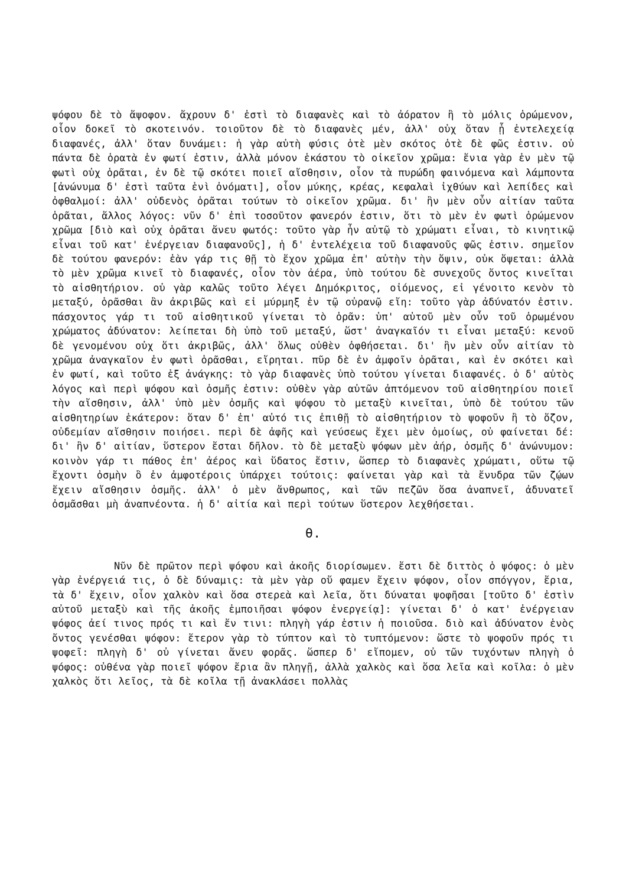ψόφου δὲ τὸ ἄψοφον. ἄχρουν δ' ἐστὶ τὸ διαφανὲς καὶ τὸ ἀόρατον ἢ τὸ μόλις ὁρώμενον, οἷον δοκεῖ τὸ σκοτεινόν. τοιοῦτον δὲ τὸ διαφανὲς μέν, ἀλλ' οὐχ ὅταν ᾖ ἐντελεχείᾳ διαφανές, ἀλλ' ὅταν δυνάμει: ἡ γὰρ αὐτὴ φύσις ὁτὲ μὲν σκότος ὁτὲ δὲ φῶς ἐστιν. οὐ πάντα δὲ ὁρατὰ ἐν φωτί ἐστιν, ἀλλὰ μόνον ἑκάστου τὸ οἰκεῖον χρῶμα: ἔνια γὰρ ἐν μὲν τῷ φωτὶ οὐχ ὁρᾶται, ἐν δὲ τῷ σκότει ποιεῖ αἴσθησιν, οἷον τὰ πυρώδη φαινόμενα καὶ λάμποντα [ἀνώνυμα δ' ἐστὶ ταῦτα ἑνὶ ὀνόματι], οἷον μύκης, κρέας, κεφαλαὶ ἰχθύων καὶ λεπίδες καὶ ὀφθαλμοί: ἀλλ' οὐδενὸς ὁρᾶται τούτων τὸ οἰκεῖον χρῶμα. δι' ἣν μὲν οὖν αἰτίαν ταῦτα ὁρᾶται, ἄλλος λόγος: νῦν δ' ἐπὶ τοσοῦτον φανερόν ἐστιν, ὅτι τὸ μὲν ἐν φωτὶ ὁρώμενον χρῶμα [διὸ καὶ οὐχ ὁρᾶται ἄνευ φωτός: τοῦτο γὰρ ἦν αὐτῷ τὸ χρώματι εἶναι, τὸ κινητικῷ εἶναι τοῦ κατ' ἐνέργειαν διαφανοῦς], ἡ δ' ἐντελέχεια τοῦ διαφανοῦς φῶς ἐστιν. σημεῖον δὲ τούτου φανερόν: ἐὰν γάρ τις θῇ τὸ ἔχον χρῶμα ἐπ' αὐτὴν τὴν ὄψιν, οὐκ ὄψεται: ἀλλὰ τὸ μὲν χρῶμα κινεῖ τὸ διαφανές, οἷον τὸν ἀέρα, ὑπὸ τούτου δὲ συνεχοῦς ὄντος κινεῖται τὸ αἰσθητήριον. οὐ γὰρ καλῶς τοῦτο λέγει Δημόκριτος, οἰόμενος, εἰ γένοιτο κενὸν τὸ μεταξύ, ὁρᾶσθαι ἂν ἀκριβῶς καὶ εἰ μύρμηξ ἐν τῷ οὐρανῷ εἴη: τοῦτο γὰρ ἀδύνατόν ἐστιν. πάσχοντος γάρ τι τοῦ αἰσθητικοῦ γίνεται τὸ ὁρᾶν: ὑπ' αὐτοῦ μὲν οὖν τοῦ ὁρωμένου χρώματος ἀδύνατον: λείπεται δὴ ὑπὸ τοῦ μεταξύ, ὥστ' ἀναγκαῖόν τι εἶναι μεταξύ: κενοῦ δὲ γενομένου οὐχ ὅτι ἀκριβῶς, ἀλλ' ὅλως οὐθὲν ὀφθήσεται. δι' ἣν μὲν οὖν αἰτίαν τὸ χρῶμα ἀναγκαῖον ἐν φωτὶ ὁρᾶσθαι, εἴρηται. πῦρ δὲ ἐν ἀμφοῖν ὁρᾶται, καὶ ἐν σκότει καὶ ἐν φωτί, καὶ τοῦτο ἐξ ἀνάγκης: τὸ γὰρ διαφανὲς ὑπὸ τούτου γίνεται διαφανές. ὁ δ' αὐτὸς λόγος καὶ περὶ ψόφου καὶ ὀσμῆς ἐστιν: οὐθὲν γὰρ αὐτῶν ἁπτόμενον τοῦ αἰσθητηρίου ποιεῖ τὴν αἴσθησιν, ἀλλ' ὑπὸ μὲν ὀσμῆς καὶ ψόφου τὸ μεταξὺ κινεῖται, ὑπὸ δὲ τούτου τῶν αἰσθητηρίων ἑκάτερον: ὅταν δ' ἐπ' αὐτό τις ἐπιθῇ τὸ αἰσθητήριον τὸ ψοφοῦν ἢ τὸ ὄζον, οὐδεμίαν αἴσθησιν ποιήσει. περὶ δὲ ἁφῆς καὶ γεύσεως ἔχει μὲν ὁμοίως, οὐ φαίνεται δέ: δι' ἣν δ' αἰτίαν, ὕστερον ἔσται δῆλον. τὸ δὲ μεταξὺ ψόφων μὲν ἀήρ, ὀσμῆς δ' ἀνώνυμον: κοινὸν γάρ τι πάθος ἐπ' ἀέρος καὶ ὕδατος ἔστιν, ὥσπερ τὸ διαφανὲς χρώματι, οὕτω τῷ ἔχοντι ὀσμὴν ὃ ἐν ἀμφοτέροις ὑπάρχει τούτοις: φαίνεται γὰρ καὶ τὰ ἔνυδρα τῶν ζῴων ἔχειν αἴσθησιν ὀσμῆς. ἀλλ' ὁ μὲν ἄνθρωπος, καὶ τῶν πεζῶν ὅσα ἀναπνεῖ, ἀδυνατεῖ ὀσμᾶσθαι μὴ ἀναπνέοντα. ἡ δ' αἰτία καὶ περὶ τούτων ὕστερον λεχθήσεται.
θ.
Νῦν δὲ πρῶτον περὶ ψόφου καὶ ἀκοῆς διορίσωμεν. ἔστι δὲ διττὸς ὁ ψόφος: ὁ μὲν γὰρ ἐνέργειά τις, ὁ δὲ δύναμις: τὰ μὲν γὰρ οὔ φαμεν ἔχειν ψόφον, οἷον σπόγγον, ἔρια, τὰ δ' ἔχειν, οἷον χαλκὸν καὶ ὅσα στερεὰ καὶ λεῖα, ὅτι δύναται ψοφῆσαι [τοῦτο δ' ἐστὶν αὐτοῦ μεταξὺ καὶ τῆς ἀκοῆς ἐμποιῆσαι ψόφον ἐνεργείᾳ]: γίνεται δ' ὁ κατ' ἐνέργειαν ψόφος ἀεί τινος πρός τι καὶ ἔν τινι: πληγὴ γάρ ἐστιν ἡ ποιοῦσα. διὸ καὶ ἀδύνατον ἑνὸς ὄντος γενέσθαι ψόφον: ἕτερον γὰρ τὸ τύπτον καὶ τὸ τυπτόμενον: ὥστε τὸ ψοφοῦν πρός τι ψοφεῖ: πληγὴ δ' οὐ γίνεται ἄνευ φορᾶς. ὥσπερ δ' εἴπομεν, οὐ τῶν τυχόντων πληγὴ ὁ ψόφος: οὐθένα γὰρ ποιεῖ ψόφον ἔρια ἂν πληγῇ, ἀλλὰ χαλκὸς καὶ ὅσα λεῖα καὶ κοῖλα: ὁ μὲν χαλκὸς ὅτι λεῖος, τὰ δὲ κοῖλα τῇ ἀνακλάσει πολλὰς